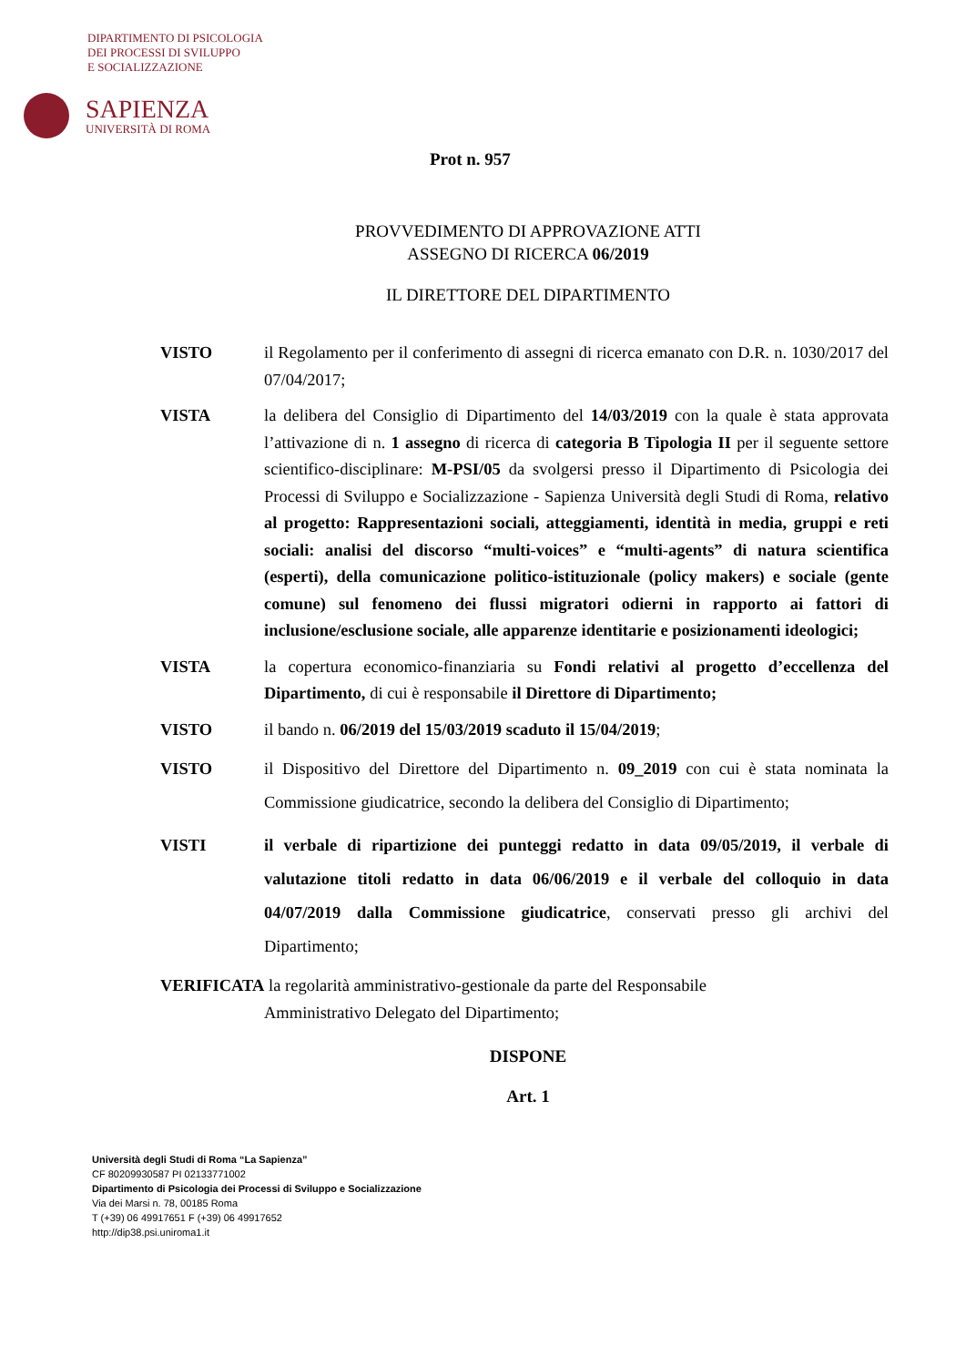DIPARTIMENTO DI PSICOLOGIA
DEI PROCESSI DI SVILUPPO
E SOCIALIZZAZIONE
SAPIENZA
UNIVERSITÀ DI ROMA
Prot n. 957
PROVVEDIMENTO DI APPROVAZIONE ATTI
ASSEGNO DI RICERCA 06/2019
IL DIRETTORE DEL DIPARTIMENTO
VISTO il Regolamento per il conferimento di assegni di ricerca emanato con D.R. n. 1030/2017 del 07/04/2017;
VISTA la delibera del Consiglio di Dipartimento del 14/03/2019 con la quale è stata approvata l’attivazione di n. 1 assegno di ricerca di categoria B Tipologia II per il seguente settore scientifico-disciplinare: M-PSI/05 da svolgersi presso il Dipartimento di Psicologia dei Processi di Sviluppo e Socializzazione - Sapienza Università degli Studi di Roma, relativo al progetto: Rappresentazioni sociali, atteggiamenti, identità in media, gruppi e reti sociali: analisi del discorso “multi-voices” e “multi-agents” di natura scientifica (esperti), della comunicazione politico-istituzionale (policy makers) e sociale (gente comune) sul fenomeno dei flussi migratori odierni in rapporto ai fattori di inclusione/esclusione sociale, alle apparenze identitarie e posizionamenti ideologici;
VISTA la copertura economico-finanziaria su Fondi relativi al progetto d’eccellenza del Dipartimento, di cui è responsabile il Direttore di Dipartimento;
VISTO il bando n. 06/2019 del 15/03/2019 scaduto il 15/04/2019;
VISTO il Dispositivo del Direttore del Dipartimento n. 09_2019 con cui è stata nominata la Commissione giudicatrice, secondo la delibera del Consiglio di Dipartimento;
VISTI il verbale di ripartizione dei punteggi redatto in data 09/05/2019, il verbale di valutazione titoli redatto in data 06/06/2019 e il verbale del colloquio in data 04/07/2019 dalla Commissione giudicatrice, conservati presso gli archivi del Dipartimento;
VERIFICATA la regolarità amministrativo-gestionale da parte del Responsabile
Amministrativo Delegato del Dipartimento;
DISPONE
Art. 1
Università degli Studi di Roma “La Sapienza”
CF 80209930587 PI 02133771002
Dipartimento di Psicologia dei Processi di Sviluppo e Socializzazione
Via dei Marsi n. 78, 00185 Roma
T (+39) 06 49917651 F (+39) 06 49917652
http://dip38.psi.uniroma1.it